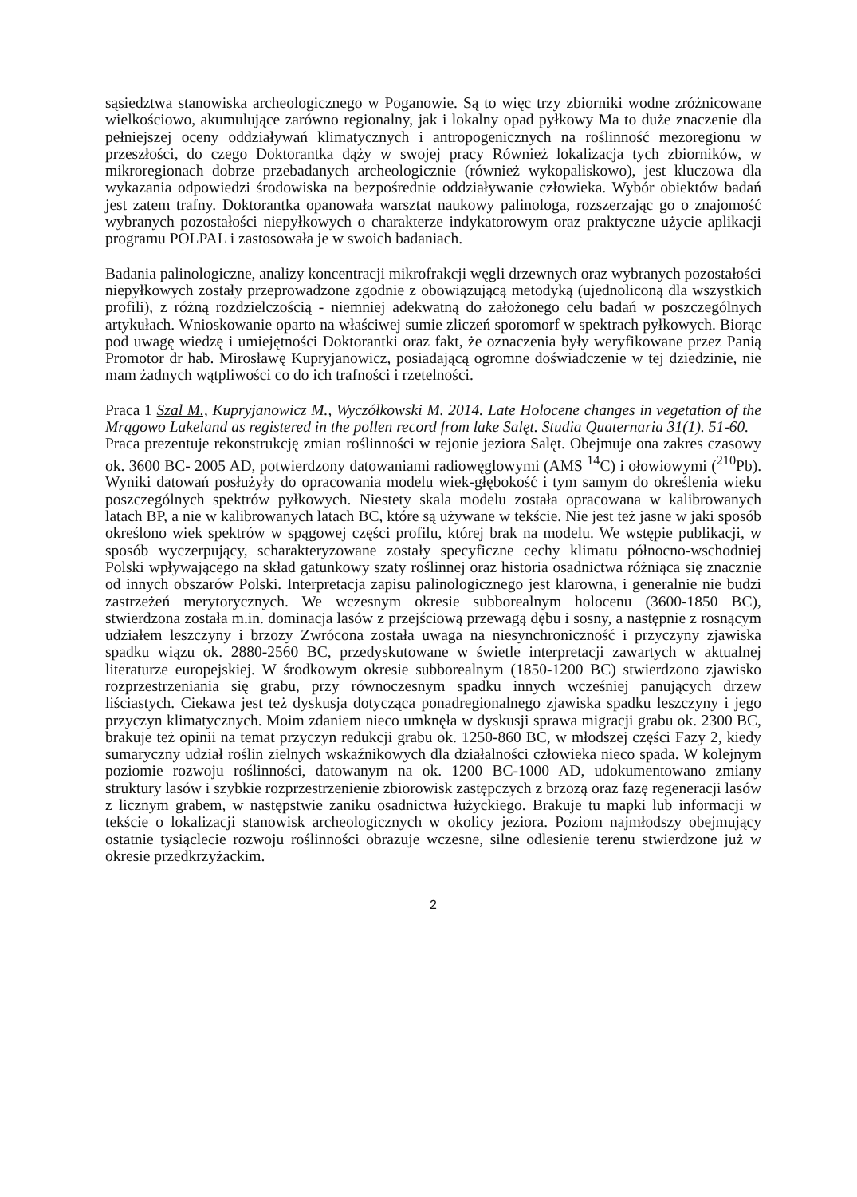sąsiedztwa stanowiska archeologicznego w Poganowie. Są to więc trzy zbiorniki wodne zróżnicowane wielkościowo, akumulujące zarówno regionalny, jak i lokalny opad pyłkowy Ma to duże znaczenie dla pełniejszej oceny oddziaływań klimatycznych i antropogenicznych na roślinność mezoregionu w przeszłości, do czego Doktorantka dąży w swojej pracy Również lokalizacja tych zbiorników, w mikroregionach dobrze przebadanych archeologicznie (również wykopaliskowo), jest kluczowa dla wykazania odpowiedzi środowiska na bezpośrednie oddziaływanie człowieka. Wybór obiektów badań jest zatem trafny. Doktorantka opanowała warsztat naukowy palinologa, rozszerzając go o znajomość wybranych pozostałości niepyłkowych o charakterze indykatorowym oraz praktyczne użycie aplikacji programu POLPAL i zastosowała je w swoich badaniach.
Badania palinologiczne, analizy koncentracji mikrofrakcji węgli drzewnych oraz wybranych pozostałości niepyłkowych zostały przeprowadzone zgodnie z obowiązującą metodyką (ujednoliconą dla wszystkich profili), z różną rozdzielczością - niemniej adekwatną do założonego celu badań w poszczególnych artykułach. Wnioskowanie oparto na właściwej sumie zliczeń sporomorf w spektrach pyłkowych. Biorąc pod uwagę wiedzę i umiejętności Doktorantki oraz fakt, że oznaczenia były weryfikowane przez Panią Promotor dr hab. Mirosławę Kupryjanowicz, posiadającą ogromne doświadczenie w tej dziedzinie, nie mam żadnych wątpliwości co do ich trafności i rzetelności.
Praca 1 Szal M., Kupryjanowicz M., Wyczółkowski M. 2014. Late Holocene changes in vegetation of the Mrągowo Lakeland as registered in the pollen record from lake Salęt. Studia Quaternaria 31(1). 51-60.
Praca prezentuje rekonstrukcję zmian roślinności w rejonie jeziora Salęt. Obejmuje ona zakres czasowy ok. 3600 BC- 2005 AD, potwierdzony datowaniami radiowęglowymi (AMS <sup>14</sup>C) i ołowiowymi (<sup>210</sup>Pb). Wyniki datowań posłużyły do opracowania modelu wiek-głębokość i tym samym do określenia wieku poszczególnych spektrów pyłkowych. Niestety skala modelu została opracowana w kalibrowanych latach BP, a nie w kalibrowanych latach BC, które są używane w tekście. Nie jest też jasne w jaki sposób określono wiek spektrów w spągowej części profilu, której brak na modelu. We wstępie publikacji, w sposób wyczerpujący, scharakteryzowane zostały specyficzne cechy klimatu północno-wschodniej Polski wpływającego na skład gatunkowy szaty roślinnej oraz historia osadnictwa różniąca się znacznie od innych obszarów Polski. Interpretacja zapisu palinologicznego jest klarowna, i generalnie nie budzi zastrzeżeń merytorycznych. We wczesnym okresie subborealnym holocenu (3600-1850 BC), stwierdzona została m.in. dominacja lasów z przejściową przewagą dębu i sosny, a następnie z rosnącym udziałem leszczyny i brzozy Zwrócona została uwaga na niesynchroniczność i przyczyny zjawiska spadku wiązu ok. 2880-2560 BC, przedyskutowane w świetle interpretacji zawartych w aktualnej literaturze europejskiej. W środkowym okresie subborealnym (1850-1200 BC) stwierdzono zjawisko rozprzestrzeniania się grabu, przy równoczesnym spadku innych wcześniej panujących drzew liściastych. Ciekawa jest też dyskusja dotycząca ponadregionalnego zjawiska spadku leszczyny i jego przyczyn klimatycznych. Moim zdaniem nieco umknęła w dyskusji sprawa migracji grabu ok. 2300 BC, brakuje też opinii na temat przyczyn redukcji grabu ok. 1250-860 BC, w młodszej części Fazy 2, kiedy sumaryczny udział roślin zielnych wskaźnikowych dla działalności człowieka nieco spada. W kolejnym poziomie rozwoju roślinności, datowanym na ok. 1200 BC-1000 AD, udokumentowano zmiany struktury lasów i szybkie rozprzestrzenienie zbiorowisk zastępczych z brzozą oraz fazę regeneracji lasów z licznym grabem, w następstwie zaniku osadnictwa łużyckiego. Brakuje tu mapki lub informacji w tekście o lokalizacji stanowisk archeologicznych w okolicy jeziora. Poziom najmłodszy obejmujący ostatnie tysiąclecie rozwoju roślinności obrazuje wczesne, silne odlesienie terenu stwierdzone już w okresie przedkrzyżackim.
2